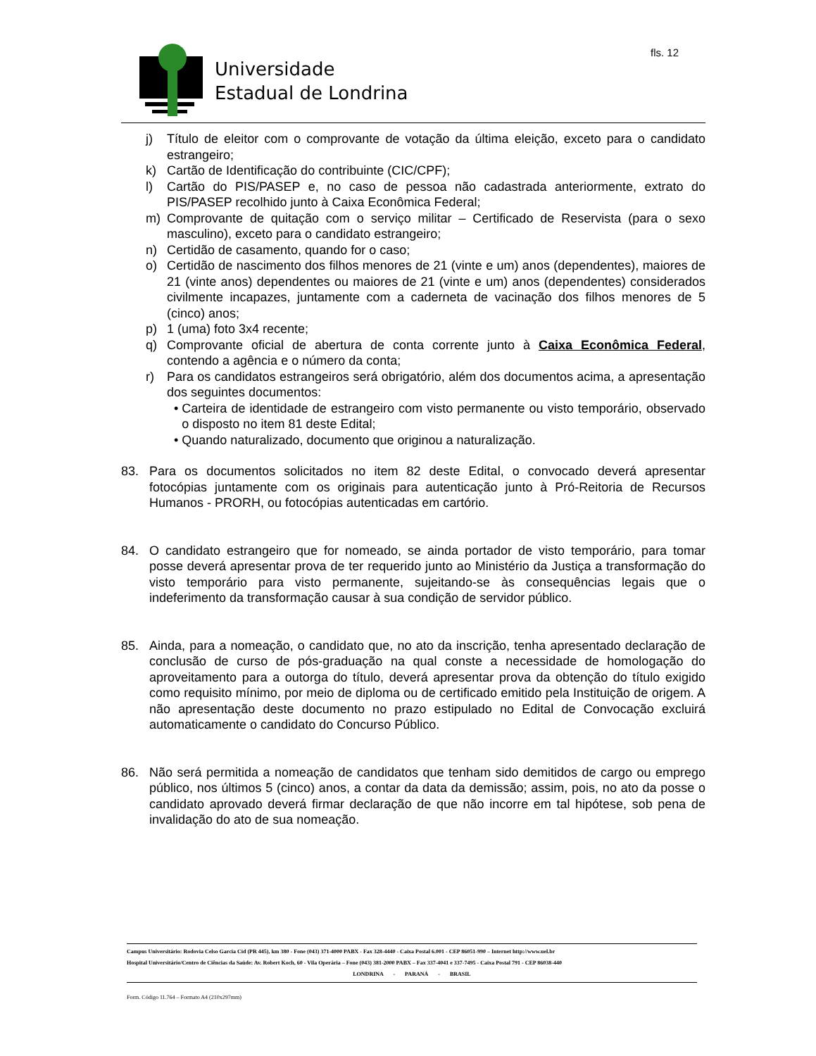Universidade
Estadual de Londrina
fls. 12
j) Título de eleitor com o comprovante de votação da última eleição, exceto para o candidato estrangeiro;
k) Cartão de Identificação do contribuinte (CIC/CPF);
l) Cartão do PIS/PASEP e, no caso de pessoa não cadastrada anteriormente, extrato do PIS/PASEP recolhido junto à Caixa Econômica Federal;
m) Comprovante de quitação com o serviço militar – Certificado de Reservista (para o sexo masculino), exceto para o candidato estrangeiro;
n) Certidão de casamento, quando for o caso;
o) Certidão de nascimento dos filhos menores de 21 (vinte e um) anos (dependentes), maiores de 21 (vinte anos) dependentes ou maiores de 21 (vinte e um) anos (dependentes) considerados civilmente incapazes, juntamente com a caderneta de vacinação dos filhos menores de 5 (cinco) anos;
p) 1 (uma) foto 3x4 recente;
q) Comprovante oficial de abertura de conta corrente junto à Caixa Econômica Federal, contendo a agência e o número da conta;
r) Para os candidatos estrangeiros será obrigatório, além dos documentos acima, a apresentação dos seguintes documentos:
• Carteira de identidade de estrangeiro com visto permanente ou visto temporário, observado o disposto no item 81 deste Edital;
• Quando naturalizado, documento que originou a naturalização.
83. Para os documentos solicitados no item 82 deste Edital, o convocado deverá apresentar fotocópias juntamente com os originais para autenticação junto à Pró-Reitoria de Recursos Humanos - PRORH, ou fotocópias autenticadas em cartório.
84. O candidato estrangeiro que for nomeado, se ainda portador de visto temporário, para tomar posse deverá apresentar prova de ter requerido junto ao Ministério da Justiça a transformação do visto temporário para visto permanente, sujeitando-se às consequências legais que o indeferimento da transformação causar à sua condição de servidor público.
85. Ainda, para a nomeação, o candidato que, no ato da inscrição, tenha apresentado declaração de conclusão de curso de pós-graduação na qual conste a necessidade de homologação do aproveitamento para a outorga do título, deverá apresentar prova da obtenção do título exigido como requisito mínimo, por meio de diploma ou de certificado emitido pela Instituição de origem. A não apresentação deste documento no prazo estipulado no Edital de Convocação excluirá automaticamente o candidato do Concurso Público.
86. Não será permitida a nomeação de candidatos que tenham sido demitidos de cargo ou emprego público, nos últimos 5 (cinco) anos, a contar da data da demissão; assim, pois, no ato da posse o candidato aprovado deverá firmar declaração de que não incorre em tal hipótese, sob pena de invalidação do ato de sua nomeação.
Campus Universitário: Rodovia Celso Garcia Cid (PR 445), km 380 - Fone (043) 371-4000 PABX - Fax 328-4440 - Caixa Postal 6.001 - CEP 86051-990 – Internet http://www.uel.br
Hospital Universitário/Centro de Ciências da Saúde: Av. Robert Koch, 60 - Vila Operária – Fone (043) 381-2000 PABX – Fax 337-4041 e 337-7495 - Caixa Postal 791 - CEP 86038-440
LONDRINA - PARANÁ - BRASIL
Form. Código 11.764 – Formato A4 (210x297mm)